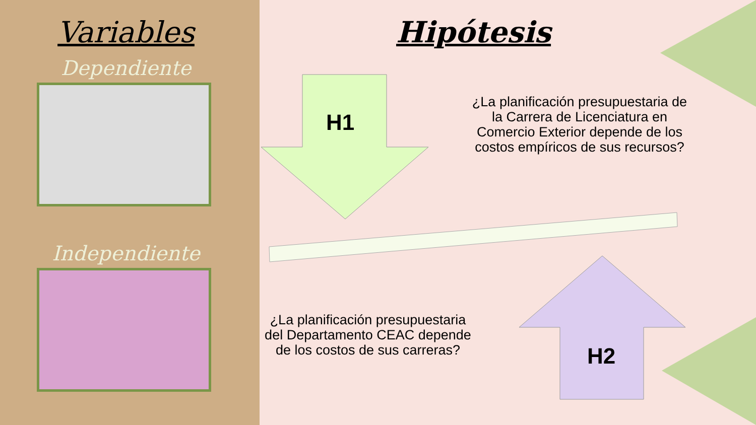Variables
Dependiente
Independiente
Hipótesis
H1
¿La planificación presupuestaria de la Carrera de Licenciatura en Comercio Exterior depende de los costos empíricos de sus recursos?
¿La planificación presupuestaria del Departamento CEAC depende de los costos de sus carreras?
H2